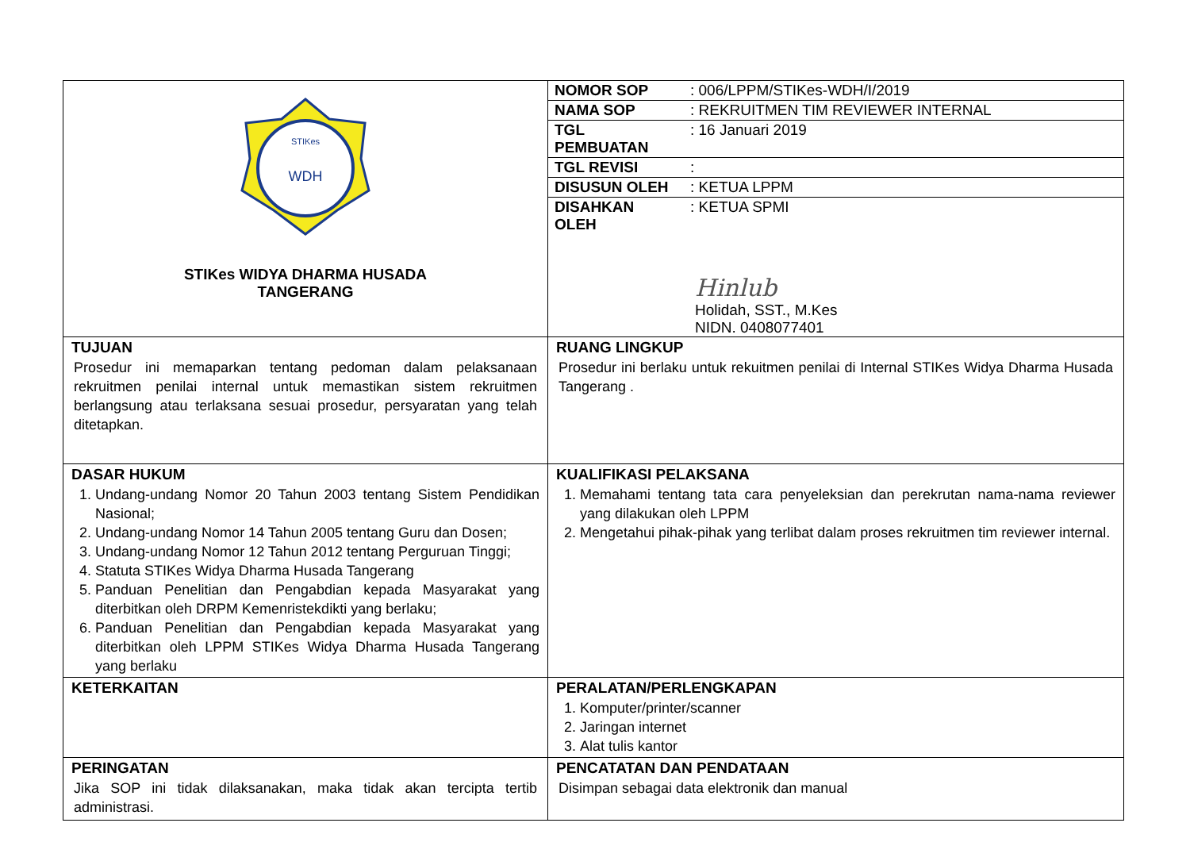| STIKes WDH STIKes WIDYA DHARMA HUSADA TANGERANG | / NOMOR SOP / : 006/LPPM/STIKes-WDH/I/2019 / / NAMA SOP / : REKRUITMEN TIM REVIEWER INTERNAL / / TGL PEMBUATAN / : 16 Januari 2019 / / TGL REVISI / : / / DISUSUN OLEH / : KETUA LPPM / / DISAHKAN OLEH / : KETUA SPMI / Hinlub Holidah, SST., M.Kes NIDN. 0408077401 |
| TUJUAN Prosedur ini memaparkan tentang pedoman dalam pelaksanaan rekruitmen penilai internal untuk memastikan sistem rekruitmen berlangsung atau terlaksana sesuai prosedur, persyaratan yang telah ditetapkan. | RUANG LINGKUP Prosedur ini berlaku untuk rekuitmen penilai di Internal STIKes Widya Dharma Husada Tangerang . |
| DASAR HUKUM 1. Undang-undang Nomor 20 Tahun 2003 tentang Sistem Pendidikan Nasional; 2. Undang-undang Nomor 14 Tahun 2005 tentang Guru dan Dosen; 3. Undang-undang Nomor 12 Tahun 2012 tentang Perguruan Tinggi; 4. Statuta STIKes Widya Dharma Husada Tangerang 5. Panduan Penelitian dan Pengabdian kepada Masyarakat yang diterbitkan oleh DRPM Kemenristekdikti yang berlaku; 6. Panduan Penelitian dan Pengabdian kepada Masyarakat yang diterbitkan oleh LPPM STIKes Widya Dharma Husada Tangerang yang berlaku | KUALIFIKASI PELAKSANA 1. Memahami tentang tata cara penyeleksian dan perekrutan nama-nama reviewer yang dilakukan oleh LPPM 2. Mengetahui pihak-pihak yang terlibat dalam proses rekruitmen tim reviewer internal. |
| KETERKAITAN | PERALATAN/PERLENGKAPAN 1. Komputer/printer/scanner 2. Jaringan internet 3. Alat tulis kantor |
| PERINGATAN Jika SOP ini tidak dilaksanakan, maka tidak akan tercipta tertib administrasi. | PENCATATAN DAN PENDATAAN Disimpan sebagai data elektronik dan manual |